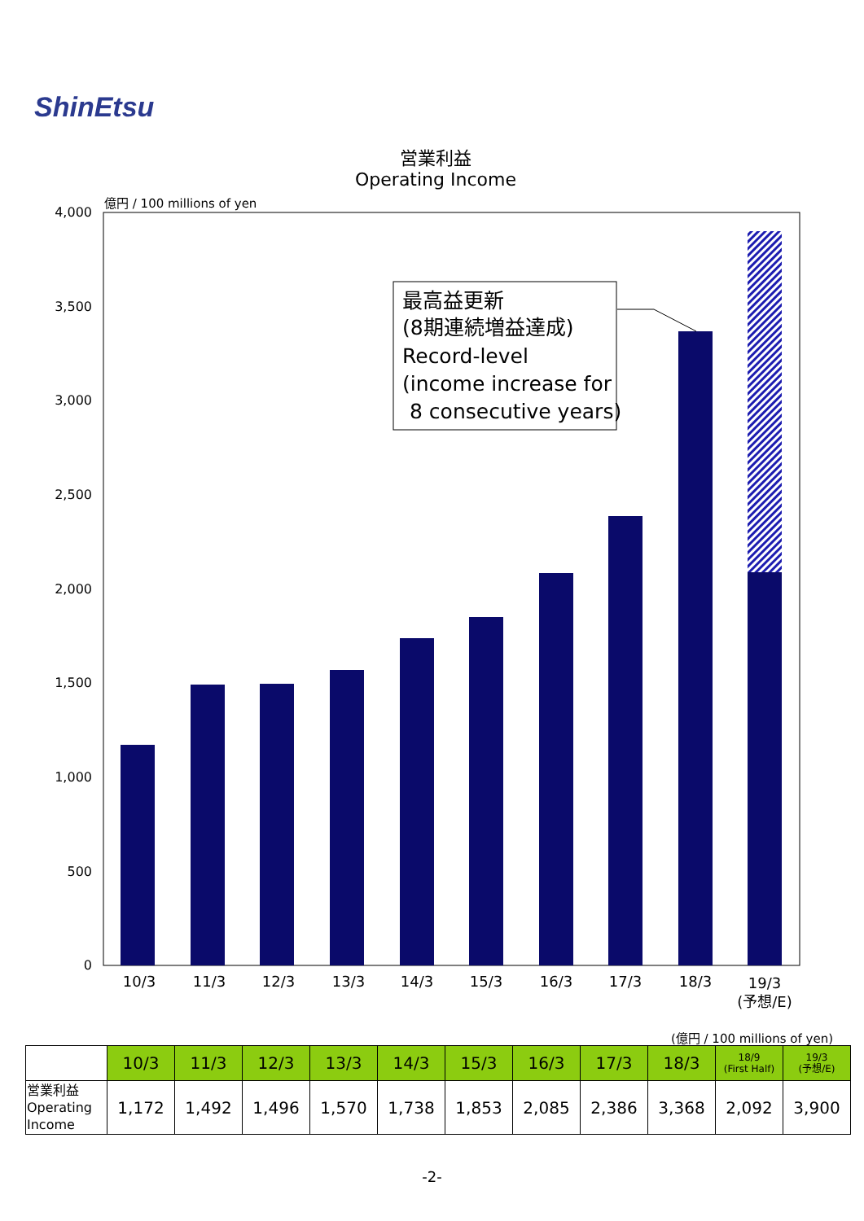ShinEtsu
営業利益
Operating Income
億円 / 100 millions of yen
4,000
3,500
3,000
2,500
2,000
1,500
1,000
500
0
10/3
11/3
12/3
13/3
14/3
15/3
16/3
17/3
18/3
19/3
(予想/E)
最高益更新
(8期連続増益達成)
Record-level
(income increase for
8 consecutive years)
(億円 / 100 millions of yen)
| | 10/3 | 11/3 | 12/3 | 13/3 | 14/3 | 15/3 | 16/3 | 17/3 | 18/3 | 18/9 (First Half) | 19/3 (予想/E) |
| --- | --- | --- | --- | --- | --- | --- | --- | --- | --- | --- | --- |
| 営業利益 Operating Income | 1,172 | 1,492 | 1,496 | 1,570 | 1,738 | 1,853 | 2,085 | 2,386 | 3,368 | 2,092 | 3,900 |
-2-